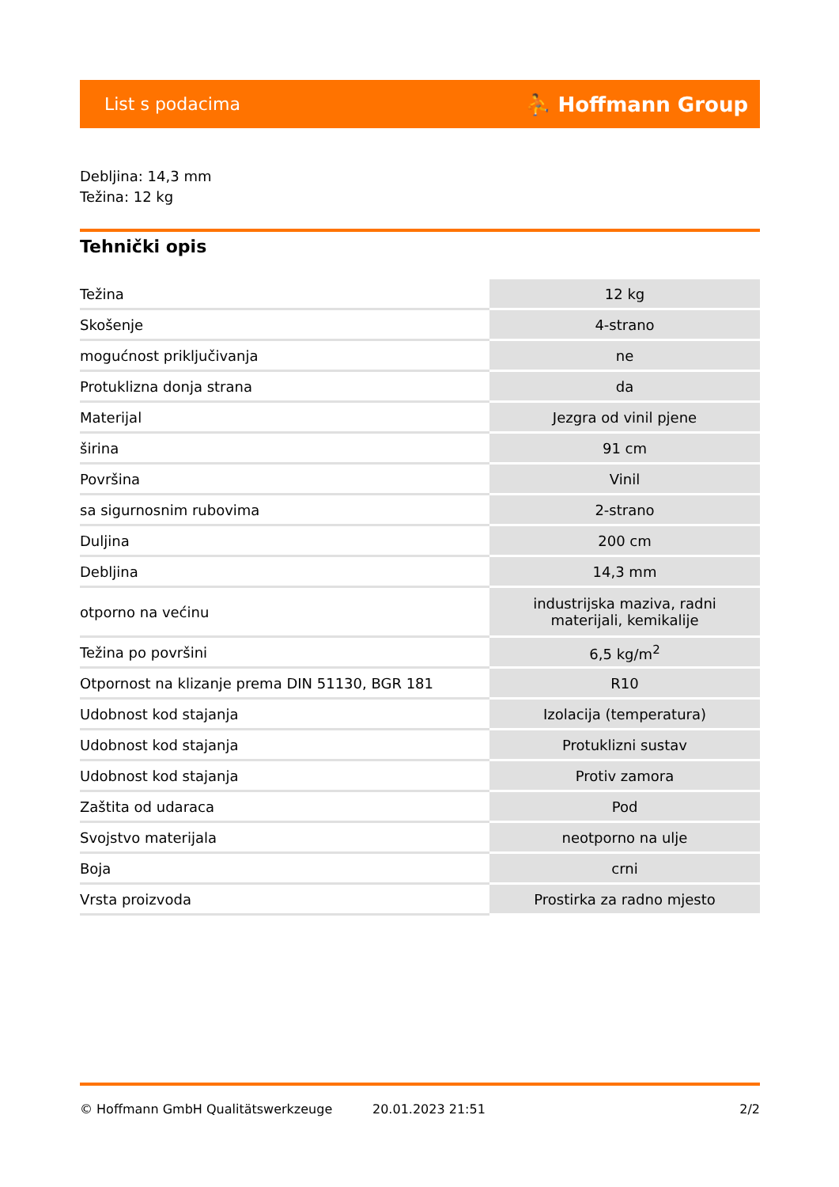List s podacima ⛹ Hoffmann Group
Debljina: 14,3 mm
Težina: 12 kg
Tehnički opis
| Težina | 12 kg |
| Skošenje | 4-strano |
| mogućnost priključivanja | ne |
| Protuklizna donja strana | da |
| Materijal | Jezgra od vinil pjene |
| širina | 91 cm |
| Površina | Vinil |
| sa sigurnosnim rubovima | 2-strano |
| Duljina | 200 cm |
| Debljina | 14,3 mm |
| otporno na većinu | industrijska maziva, radni materijali, kemikalije |
| Težina po površini | 6,5 kg/m<sup>2</sup> |
| Otpornost na klizanje prema DIN 51130, BGR 181 | R10 |
| Udobnost kod stajanja | Izolacija (temperatura) |
| Udobnost kod stajanja | Protuklizni sustav |
| Udobnost kod stajanja | Protiv zamora |
| Zaštita od udaraca | Pod |
| Svojstvo materijala | neotporno na ulje |
| Boja | crni |
| Vrsta proizvoda | Prostirka za radno mjesto |
© Hoffmann GmbH Qualitätswerkzeuge 20.01.2023 21:51 2/2